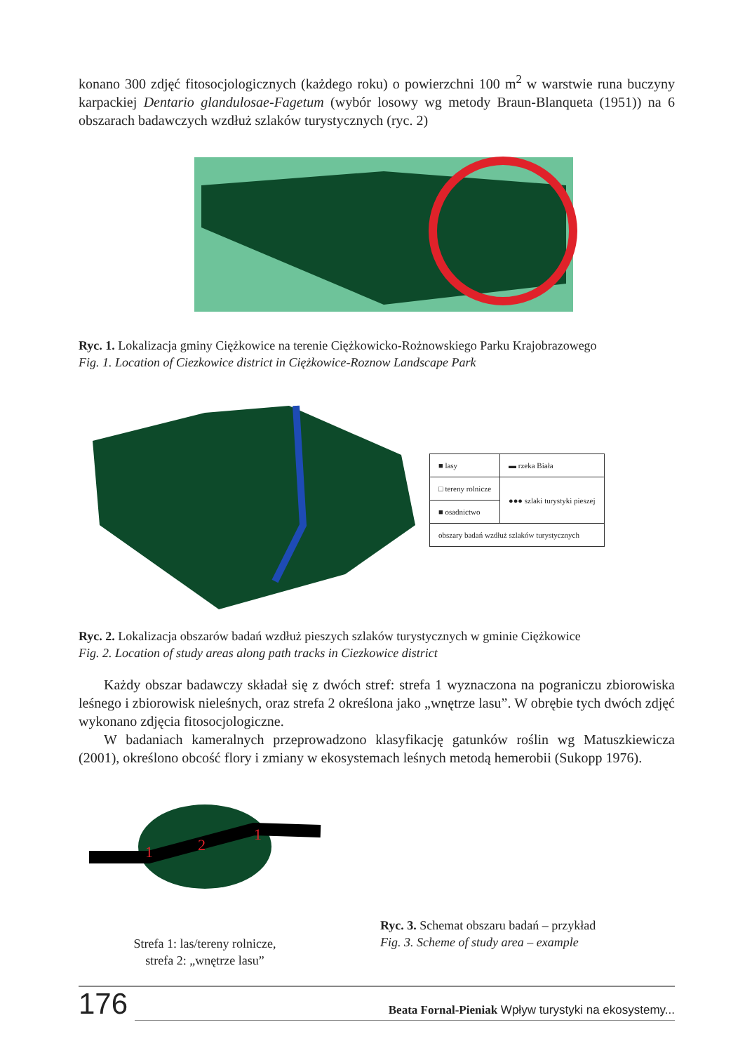konano 300 zdjęć fitosocjologicznych (każdego roku) o powierzchni 100 m<sup>2</sup> w warstwie runa buczyny karpackiej Dentario glandulosae-Fagetum (wybór losowy wg metody Braun-Blanqueta (1951)) na 6 obszarach badawczych wzdłuż szlaków turystycznych (ryc. 2)
Ryc. 1. Lokalizacja gminy Ciężkowice na terenie Ciężkowicko-Rożnowskiego Parku Krajobrazowego
Fig. 1. Location of Ciezkowice district in Ciężkowice-Roznow Landscape Park
| ■ lasy | ▬ rzeka Biała |
| □ tereny rolnicze | ●●● szlaki turystyki pieszej |
| ■ osadnictwo | |
| obszary badań wzdłuż szlaków turystycznych | |
Ryc. 2. Lokalizacja obszarów badań wzdłuż pieszych szlaków turystycznych w gminie Ciężkowice
Fig. 2. Location of study areas along path tracks in Ciezkowice district
Każdy obszar badawczy składał się z dwóch stref: strefa 1 wyznaczona na pograniczu zbiorowiska leśnego i zbiorowisk nieleśnych, oraz strefa 2 określona jako „wnętrze lasu”. W obrębie tych dwóch zdjęć wykonano zdjęcia fitosocjologiczne.
W badaniach kameralnych przeprowadzono klasyfikację gatunków roślin wg Matuszkiewicza (2001), określono obcość flory i zmiany w ekosystemach leśnych metodą hemerobii (Sukopp 1976).
1
2
1
Strefa 1: las/tereny rolnicze,
strefa 2: „wnętrze lasu”
Ryc. 3. Schemat obszaru badań – przykład
Fig. 3. Scheme of study area – example
176 Beata Fornal-Pieniak Wpływ turystyki na ekosystemy...